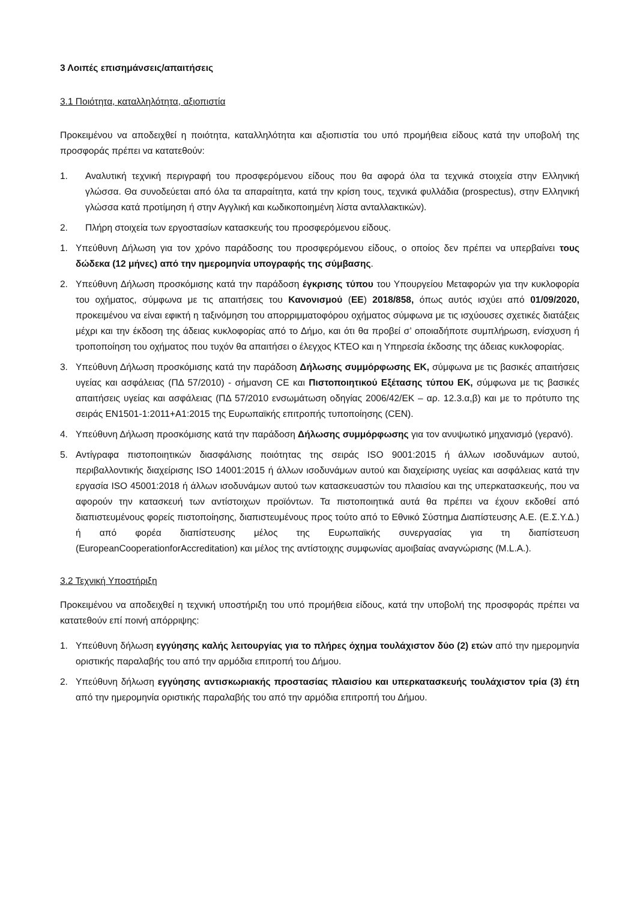3 Λοιπές επισημάνσεις/απαιτήσεις
3.1 Ποιότητα, καταλληλότητα, αξιοπιστία
Προκειμένου να αποδειχθεί η ποιότητα, καταλληλότητα και αξιοπιστία του υπό προμήθεια είδους κατά την υποβολή της προσφοράς πρέπει να κατατεθούν:
1. Αναλυτική τεχνική περιγραφή του προσφερόμενου είδους που θα αφορά όλα τα τεχνικά στοιχεία στην Ελληνική γλώσσα. Θα συνοδεύεται από όλα τα απαραίτητα, κατά την κρίση τους, τεχνικά φυλλάδια (prospectus), στην Ελληνική γλώσσα κατά προτίμηση ή στην Αγγλική και κωδικοποιημένη λίστα ανταλλακτικών).
2. Πλήρη στοιχεία των εργοστασίων κατασκευής του προσφερόμενου είδους.
1. Υπεύθυνη Δήλωση για τον χρόνο παράδοσης του προσφερόμενου είδους, ο οποίος δεν πρέπει να υπερβαίνει τους δώδεκα (12 μήνες) από την ημερομηνία υπογραφής της σύμβασης.
2. Υπεύθυνη Δήλωση προσκόμισης κατά την παράδοση έγκρισης τύπου του Υπουργείου Μεταφορών για την κυκλοφορία του οχήματος, σύμφωνα με τις απαιτήσεις του Κανονισμού (ΕΕ) 2018/858, όπως αυτός ισχύει από 01/09/2020, προκειμένου να είναι εφικτή η ταξινόμηση του απορριμματοφόρου οχήματος σύμφωνα με τις ισχύουσες σχετικές διατάξεις μέχρι και την έκδοση της άδειας κυκλοφορίας από το Δήμο, και ότι θα προβεί σ’ οποιαδήποτε συμπλήρωση, ενίσχυση ή τροποποίηση του οχήματος που τυχόν θα απαιτήσει ο έλεγχος ΚΤΕΟ και η Υπηρεσία έκδοσης της άδειας κυκλοφορίας.
3. Υπεύθυνη Δήλωση προσκόμισης κατά την παράδοση Δήλωσης συμμόρφωσης ΕΚ, σύμφωνα με τις βασικές απαιτήσεις υγείας και ασφάλειας (ΠΔ 57/2010) - σήμανση CE και Πιστοποιητικού Εξέτασης τύπου ΕΚ, σύμφωνα με τις βασικές απαιτήσεις υγείας και ασφάλειας (ΠΔ 57/2010 ενσωμάτωση οδηγίας 2006/42/ΕΚ – αρ. 12.3.α,β) και με το πρότυπο της σειράς ΕΝ1501-1:2011+A1:2015 της Ευρωπαϊκής επιτροπής τυποποίησης (CEN).
4. Υπεύθυνη Δήλωση προσκόμισης κατά την παράδοση Δήλωσης συμμόρφωσης για τον ανυψωτικό μηχανισμό (γερανό).
5. Αντίγραφα πιστοποιητικών διασφάλισης ποιότητας της σειράς ISO 9001:2015 ή άλλων ισοδυνάμων αυτού, περιβαλλοντικής διαχείρισης ISO 14001:2015 ή άλλων ισοδυνάμων αυτού και διαχείρισης υγείας και ασφάλειας κατά την εργασία ISO 45001:2018 ή άλλων ισοδυνάμων αυτού των κατασκευαστών του πλαισίου και της υπερκατασκευής, που να αφορούν την κατασκευή των αντίστοιχων προϊόντων. Τα πιστοποιητικά αυτά θα πρέπει να έχουν εκδοθεί από διαπιστευμένους φορείς πιστοποίησης, διαπιστευμένους προς τούτο από το Εθνικό Σύστημα Διαπίστευσης Α.Ε. (Ε.Σ.Υ.Δ.) ή από φορέα διαπίστευσης μέλος της Ευρωπαϊκής συνεργασίας για τη διαπίστευση (EuropeanCooperationforAccreditation) και μέλος της αντίστοιχης συμφωνίας αμοιβαίας αναγνώρισης (M.L.A.).
3.2 Τεχνική Υποστήριξη
Προκειμένου να αποδειχθεί η τεχνική υποστήριξη του υπό προμήθεια είδους, κατά την υποβολή της προσφοράς πρέπει να κατατεθούν επί ποινή απόρριψης:
1. Υπεύθυνη δήλωση εγγύησης καλής λειτουργίας για το πλήρες όχημα τουλάχιστον δύο (2) ετών από την ημερομηνία οριστικής παραλαβής του από την αρμόδια επιτροπή του Δήμου.
2. Υπεύθυνη δήλωση εγγύησης αντισκωριακής προστασίας πλαισίου και υπερκατασκευής τουλάχιστον τρία (3) έτη από την ημερομηνία οριστικής παραλαβής του από την αρμόδια επιτροπή του Δήμου.